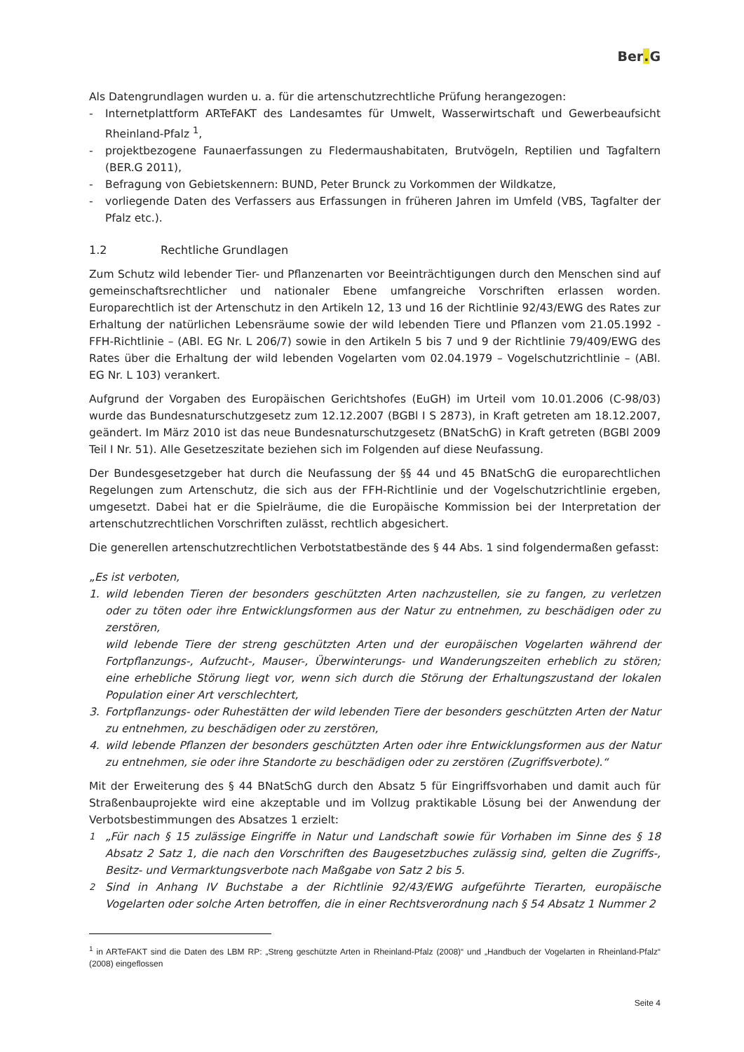Ber. G
Als Datengrundlagen wurden u. a. für die artenschutzrechtliche Prüfung herangezogen:
- Internetplattform ARTeFAKT des Landesamtes für Umwelt, Wasserwirtschaft und Gewerbeaufsicht Rheinland-Pfalz <sup>1</sup>,
- projektbezogene Faunaerfassungen zu Fledermaushabitaten, Brutvögeln, Reptilien und Tagfaltern (BER.G 2011),
- Befragung von Gebietskennern: BUND, Peter Brunck zu Vorkommen der Wildkatze,
- vorliegende Daten des Verfassers aus Erfassungen in früheren Jahren im Umfeld (VBS, Tagfalter der Pfalz etc.).
1.2 Rechtliche Grundlagen
Zum Schutz wild lebender Tier- und Pflanzenarten vor Beeinträchtigungen durch den Menschen sind auf gemeinschaftsrechtlicher und nationaler Ebene umfangreiche Vorschriften erlassen worden. Europarechtlich ist der Artenschutz in den Artikeln 12, 13 und 16 der Richtlinie 92/43/EWG des Rates zur Erhaltung der natürlichen Lebensräume sowie der wild lebenden Tiere und Pflanzen vom 21.05.1992 - FFH-Richtlinie – (ABl. EG Nr. L 206/7) sowie in den Artikeln 5 bis 7 und 9 der Richtlinie 79/409/EWG des Rates über die Erhaltung der wild lebenden Vogelarten vom 02.04.1979 – Vogelschutzrichtlinie – (ABl. EG Nr. L 103) verankert.
Aufgrund der Vorgaben des Europäischen Gerichtshofes (EuGH) im Urteil vom 10.01.2006 (C-98/03) wurde das Bundesnaturschutzgesetz zum 12.12.2007 (BGBl I S 2873), in Kraft getreten am 18.12.2007, geändert. Im März 2010 ist das neue Bundesnaturschutzgesetz (BNatSchG) in Kraft getreten (BGBl 2009 Teil I Nr. 51). Alle Gesetzeszitate beziehen sich im Folgenden auf diese Neufassung.
Der Bundesgesetzgeber hat durch die Neufassung der §§ 44 und 45 BNatSchG die europarechtlichen Regelungen zum Artenschutz, die sich aus der FFH-Richtlinie und der Vogelschutzrichtlinie ergeben, umgesetzt. Dabei hat er die Spielräume, die die Europäische Kommission bei der Interpretation der artenschutzrechtlichen Vorschriften zulässt, rechtlich abgesichert.
Die generellen artenschutzrechtlichen Verbotstatbestände des § 44 Abs. 1 sind folgendermaßen gefasst:
„Es ist verboten,
1. wild lebenden Tieren der besonders geschützten Arten nachzustellen, sie zu fangen, zu verletzen oder zu töten oder ihre Entwicklungsformen aus der Natur zu entnehmen, zu beschädigen oder zu zerstören,
wild lebende Tiere der streng geschützten Arten und der europäischen Vogelarten während der Fortpflanzungs-, Aufzucht-, Mauser-, Überwinterungs- und Wanderungszeiten erheblich zu stören; eine erhebliche Störung liegt vor, wenn sich durch die Störung der Erhaltungszustand der lokalen Population einer Art verschlechtert,
3. Fortpflanzungs- oder Ruhestätten der wild lebenden Tiere der besonders geschützten Arten der Natur zu entnehmen, zu beschädigen oder zu zerstören,
4. wild lebende Pflanzen der besonders geschützten Arten oder ihre Entwicklungsformen aus der Natur zu entnehmen, sie oder ihre Standorte zu beschädigen oder zu zerstören (Zugriffsverbote).“
Mit der Erweiterung des § 44 BNatSchG durch den Absatz 5 für Eingriffsvorhaben und damit auch für Straßenbauprojekte wird eine akzeptable und im Vollzug praktikable Lösung bei der Anwendung der Verbotsbestimmungen des Absatzes 1 erzielt:
<sup>1</sup> „Für nach § 15 zulässige Eingriffe in Natur und Landschaft sowie für Vorhaben im Sinne des § 18 Absatz 2 Satz 1, die nach den Vorschriften des Baugesetzbuches zulässig sind, gelten die Zugriffs-, Besitz- und Vermarktungsverbote nach Maßgabe von Satz 2 bis 5.
<sup>2</sup> Sind in Anhang IV Buchstabe a der Richtlinie 92/43/EWG aufgeführte Tierarten, europäische Vogelarten oder solche Arten betroffen, die in einer Rechtsverordnung nach § 54 Absatz 1 Nummer 2
<sup>1</sup> in ARTeFAKT sind die Daten des LBM RP: „Streng geschützte Arten in Rheinland-Pfalz (2008)“ und „Handbuch der Vogelarten in Rheinland-Pfalz“ (2008) eingeflossen
Seite 4